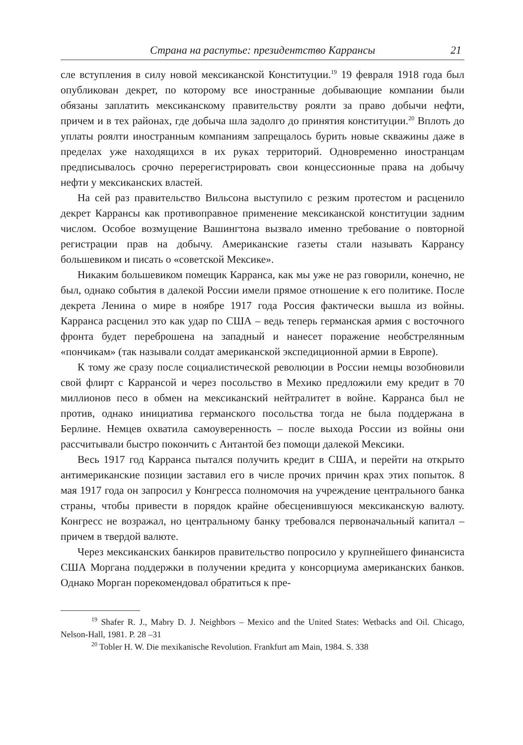Страна на распутье: президентство Каррансы 21
сле вступления в силу новой мексиканской Конституции.<sup>19</sup> 19 февраля 1918 года был опубликован декрет, по которому все иностранные добывающие компании были обязаны заплатить мексиканскому правительству роялти за право добычи нефти, причем и в тех районах, где добыча шла задолго до принятия конституции.<sup>20</sup> Вплоть до уплаты роялти иностранным компаниям запрещалось бурить новые скважины даже в пределах уже находящихся в их руках территорий. Одновременно иностранцам предписывалось срочно перерегистрировать свои концессионные права на добычу нефти у мексиканских властей.
На сей раз правительство Вильсона выступило с резким протестом и расценило декрет Каррансы как противоправное применение мексиканской конституции задним числом. Особое возмущение Вашингтона вызвало именно требование о повторной регистрации прав на добычу. Американские газеты стали называть Каррансу большевиком и писать о «советской Мексике».
Никаким большевиком помещик Карранса, как мы уже не раз говорили, конечно, не был, однако события в далекой России имели прямое отношение к его политике. После декрета Ленина о мире в ноябре 1917 года Россия фактически вышла из войны. Карранса расценил это как удар по США – ведь теперь германская армия с восточного фронта будет переброшена на западный и нанесет поражение необстрелянным «пончикам» (так называли солдат американской экспедиционной армии в Европе).
К тому же сразу после социалистической революции в России немцы возобновили свой флирт с Каррансой и через посольство в Мехико предложили ему кредит в 70 миллионов песо в обмен на мексиканский нейтралитет в войне. Карранса был не против, однако инициатива германского посольства тогда не была поддержана в Берлине. Немцев охватила самоуверенность – после выхода России из войны они рассчитывали быстро покончить с Антантой без помощи далекой Мексики.
Весь 1917 год Карранса пытался получить кредит в США, и перейти на открыто антимериканские позиции заставил его в числе прочих причин крах этих попыток. 8 мая 1917 года он запросил у Конгресса полномочия на учреждение центрального банка страны, чтобы привести в порядок крайне обесценившуюся мексиканскую валюту. Конгресс не возражал, но центральному банку требовался первоначальный капитал – причем в твердой валюте.
Через мексиканских банкиров правительство попросило у крупнейшего финансиста США Моргана поддержки в получении кредита у консорциума американских банков. Однако Морган порекомендовал обратиться к пре-
<sup>19</sup> Shafer R. J., Mabry D. J. Neighbors – Mexico and the United States: Wetbacks and Oil. Chicago, Nelson-Hall, 1981. P. 28 –31
<sup>20</sup> Tobler H. W. Die mexikanische Revolution. Frankfurt am Main, 1984. S. 338